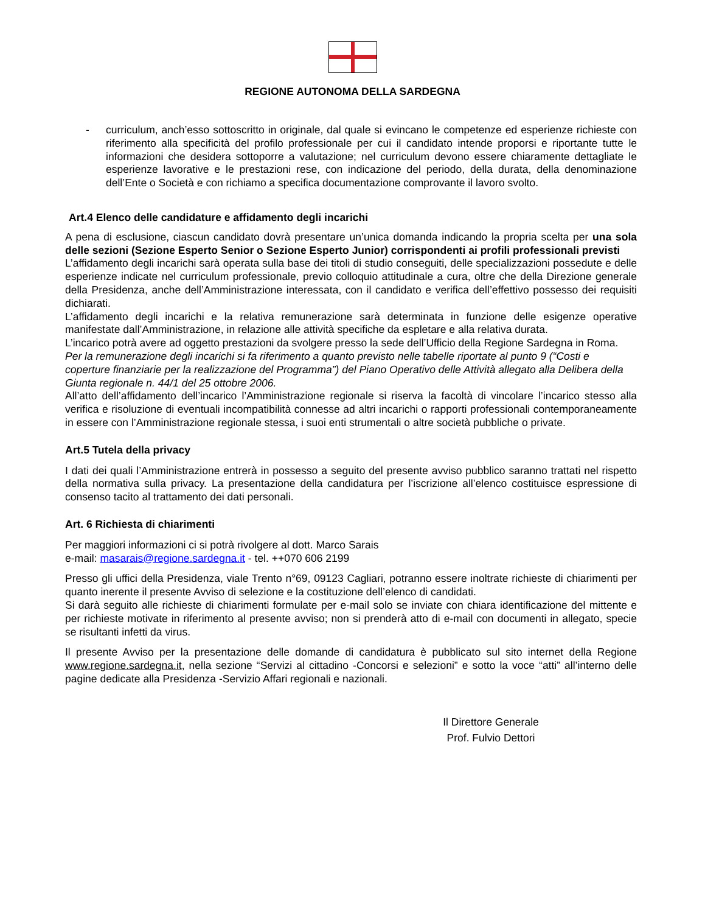REGIONE AUTONOMA DELLA SARDEGNA
- curriculum, anch’esso sottoscritto in originale, dal quale si evincano le competenze ed esperienze richieste con riferimento alla specificità del profilo professionale per cui il candidato intende proporsi e riportante tutte le informazioni che desidera sottoporre a valutazione; nel curriculum devono essere chiaramente dettagliate le esperienze lavorative e le prestazioni rese, con indicazione del periodo, della durata, della denominazione dell’Ente o Società e con richiamo a specifica documentazione comprovante il lavoro svolto.
Art.4 Elenco delle candidature e affidamento degli incarichi
A pena di esclusione, ciascun candidato dovrà presentare un’unica domanda indicando la propria scelta per una sola delle sezioni (Sezione Esperto Senior o Sezione Esperto Junior) corrispondenti ai profili professionali previsti
L’affidamento degli incarichi sarà operata sulla base dei titoli di studio conseguiti, delle specializzazioni possedute e delle esperienze indicate nel curriculum professionale, previo colloquio attitudinale a cura, oltre che della Direzione generale della Presidenza, anche dell’Amministrazione interessata, con il candidato e verifica dell’effettivo possesso dei requisiti dichiarati.
L’affidamento degli incarichi e la relativa remunerazione sarà determinata in funzione delle esigenze operative manifestate dall’Amministrazione, in relazione alle attività specifiche da espletare e alla relativa durata.
L’incarico potrà avere ad oggetto prestazioni da svolgere presso la sede dell’Ufficio della Regione Sardegna in Roma.
Per la remunerazione degli incarichi si fa riferimento a quanto previsto nelle tabelle riportate al punto 9 (“Costi e coperture finanziarie per la realizzazione del Programma”) del Piano Operativo delle Attività allegato alla Delibera della Giunta regionale n. 44/1 del 25 ottobre 2006.
All’atto dell’affidamento dell’incarico l’Amministrazione regionale si riserva la facoltà di vincolare l’incarico stesso alla verifica e risoluzione di eventuali incompatibilità connesse ad altri incarichi o rapporti professionali contemporaneamente in essere con l’Amministrazione regionale stessa, i suoi enti strumentali o altre società pubbliche o private.
Art.5 Tutela della privacy
I dati dei quali l’Amministrazione entrerà in possesso a seguito del presente avviso pubblico saranno trattati nel rispetto della normativa sulla privacy. La presentazione della candidatura per l’iscrizione all’elenco costituisce espressione di consenso tacito al trattamento dei dati personali.
Art. 6 Richiesta di chiarimenti
Per maggiori informazioni ci si potrà rivolgere al dott. Marco Sarais
e-mail: masarais@regione.sardegna.it - tel. ++070 606 2199
Presso gli uffici della Presidenza, viale Trento n°69, 09123 Cagliari, potranno essere inoltrate richieste di chiarimenti per quanto inerente il presente Avviso di selezione e la costituzione dell’elenco di candidati.
Si darà seguito alle richieste di chiarimenti formulate per e-mail solo se inviate con chiara identificazione del mittente e per richieste motivate in riferimento al presente avviso; non si prenderà atto di e-mail con documenti in allegato, specie se risultanti infetti da virus.
Il presente Avviso per la presentazione delle domande di candidatura è pubblicato sul sito internet della Regione www.regione.sardegna.it, nella sezione “Servizi al cittadino -Concorsi e selezioni” e sotto la voce “atti” all’interno delle pagine dedicate alla Presidenza -Servizio Affari regionali e nazionali.
Il Direttore Generale
Prof. Fulvio Dettori